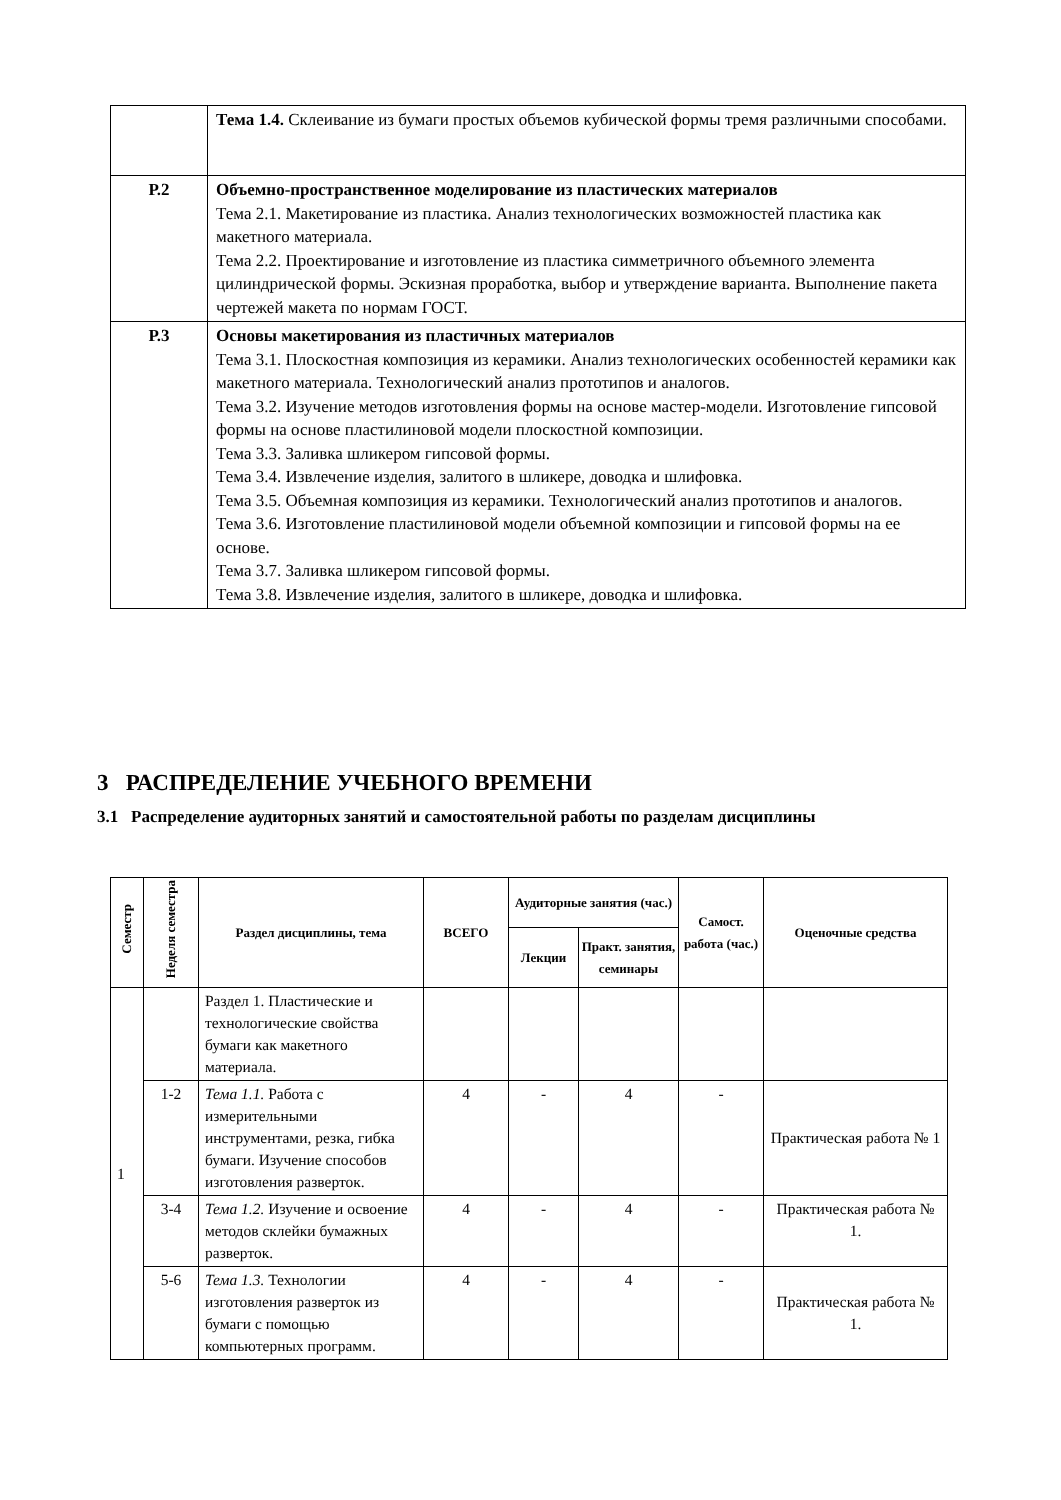| | Тема 1.4. Склеивание из бумаги простых объемов кубической формы тремя различными способами. |
| Р.2 | Объемно-пространственное моделирование из пластических материалов Тема 2.1. Макетирование из пластика. Анализ технологических возможностей пластика как макетного материала. Тема 2.2. Проектирование и изготовление из пластика симметричного объемного элемента цилиндрической формы. Эскизная проработка, выбор и утверждение варианта. Выполнение пакета чертежей макета по нормам ГОСТ. |
| Р.3 | Основы макетирования из пластичных материалов Тема 3.1. Плоскостная композиция из керамики. Анализ технологических особенностей керамики как макетного материала. Технологический анализ прототипов и аналогов. Тема 3.2. Изучение методов изготовления формы на основе мастер-модели. Изготовление гипсовой формы на основе пластилиновой модели плоскостной композиции. Тема 3.3. Заливка шликером гипсовой формы. Тема 3.4. Извлечение изделия, залитого в шликере, доводка и шлифовка. Тема 3.5. Объемная композиция из керамики. Технологический анализ прототипов и аналогов. Тема 3.6. Изготовление пластилиновой модели объемной композиции и гипсовой формы на ее основе. Тема 3.7. Заливка шликером гипсовой формы. Тема 3.8. Извлечение изделия, залитого в шликере, доводка и шлифовка. |
3 РАСПРЕДЕЛЕНИЕ УЧЕБНОГО ВРЕМЕНИ
3.1 Распределение аудиторных занятий и самостоятельной работы по разделам дисциплины
| Семестр | Неделя семестра | Раздел дисциплины, тема | ВСЕГО | Аудиторные занятия (час.) | | Самост. работа (час.) | Оценочные средства |
| --- | --- | --- | --- | --- | --- | --- | --- |
| | | | | Лекции | Практ. занятия, семинары | | |
| 1 | | Раздел 1. Пластические и технологические свойства бумаги как макетного материала. | | | | | |
| | 1-2 | Тема 1.1. Работа с измерительными инструментами, резка, гибка бумаги. Изучение способов изготовления разверток. | 4 | - | 4 | - | Практическая работа № 1 |
| | 3-4 | Тема 1.2. Изучение и освоение методов склейки бумажных разверток. | 4 | - | 4 | - | Практическая работа № 1. |
| | 5-6 | Тема 1.3. Технологии изготовления разверток из бумаги с помощью компьютерных программ. | 4 | - | 4 | - | Практическая работа № 1. |